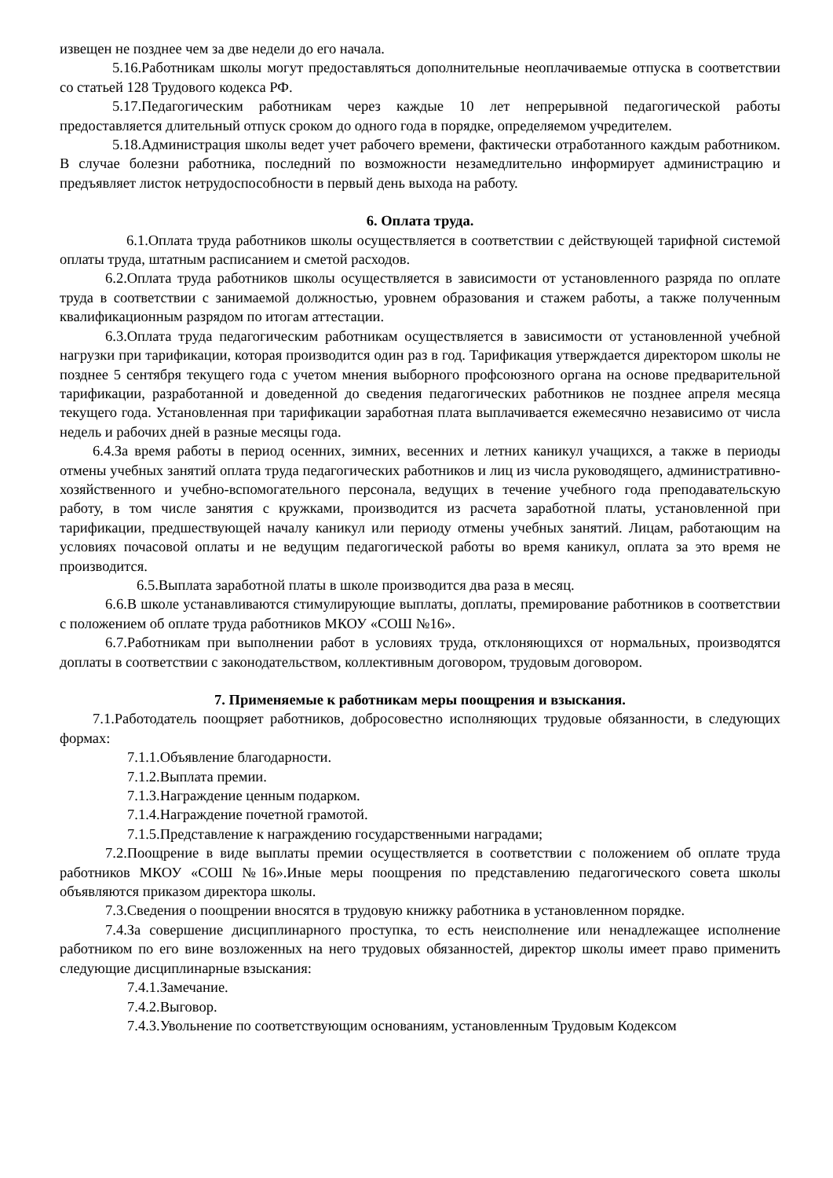извещен не позднее чем за две недели до его начала.
5.16.Работникам школы могут предоставляться дополнительные неоплачиваемые отпуска в соответствии со статьей 128 Трудового кодекса РФ.
5.17.Педагогическим работникам через каждые 10 лет непрерывной педагогической работы предоставляется длительный отпуск сроком до одного года в порядке, определяемом учредителем.
5.18.Администрация школы ведет учет рабочего времени, фактически отработанного каждым работником. В случае болезни работника, последний по возможности незамедлительно информирует администрацию и предъявляет листок нетрудоспособности в первый день выхода на работу.
6. Оплата труда.
6.1.Оплата труда работников школы осуществляется в соответствии с действующей тарифной системой оплаты труда, штатным расписанием и сметой расходов.
6.2.Оплата труда работников школы осуществляется в зависимости от установленного разряда по оплате труда в соответствии с занимаемой должностью, уровнем образования и стажем работы, а также полученным квалификационным разрядом по итогам аттестации.
6.3.Оплата труда педагогическим работникам осуществляется в зависимости от установленной учебной нагрузки при тарификации, которая производится один раз в год. Тарификация утверждается директором школы не позднее 5 сентября текущего года с учетом мнения выборного профсоюзного органа на основе предварительной тарификации, разработанной и доведенной до сведения педагогических работников не позднее апреля месяца текущего года. Установленная при тарификации заработная плата выплачивается ежемесячно независимо от числа недель и рабочих дней в разные месяцы года.
6.4.За время работы в период осенних, зимних, весенних и летних каникул учащихся, а также в периоды отмены учебных занятий оплата труда педагогических работников и лиц из числа руководящего, административно-хозяйственного и учебно-вспомогательного персонала, ведущих в течение учебного года преподавательскую работу, в том числе занятия с кружками, производится из расчета заработной платы, установленной при тарификации, предшествующей началу каникул или периоду отмены учебных занятий. Лицам, работающим на условиях почасовой оплаты и не ведущим педагогической работы во время каникул, оплата за это время не производится.
6.5.Выплата заработной платы в школе производится два раза в месяц.
6.6.В школе устанавливаются стимулирующие выплаты, доплаты, премирование работников в соответствии с положением об оплате труда работников МКОУ «СОШ №16».
6.7.Работникам при выполнении работ в условиях труда, отклоняющихся от нормальных, производятся доплаты в соответствии с законодательством, коллективным договором, трудовым договором.
7. Применяемые к работникам меры поощрения и взыскания.
7.1.Работодатель поощряет работников, добросовестно исполняющих трудовые обязанности, в следующих формах:
7.1.1.Объявление благодарности.
7.1.2.Выплата премии.
7.1.3.Награждение ценным подарком.
7.1.4.Награждение почетной грамотой.
7.1.5.Представление к награждению государственными наградами;
7.2.Поощрение в виде выплаты премии осуществляется в соответствии с положением об оплате труда работников МКОУ «СОШ №16».Иные меры поощрения по представлению педагогического совета школы объявляются приказом директора школы.
7.3.Сведения о поощрении вносятся в трудовую книжку работника в установленном порядке.
7.4.За совершение дисциплинарного проступка, то есть неисполнение или ненадлежащее исполнение работником по его вине возложенных на него трудовых обязанностей, директор школы имеет право применить следующие дисциплинарные взыскания:
7.4.1.Замечание.
7.4.2.Выговор.
7.4.3.Увольнение по соответствующим основаниям, установленным Трудовым Кодексом